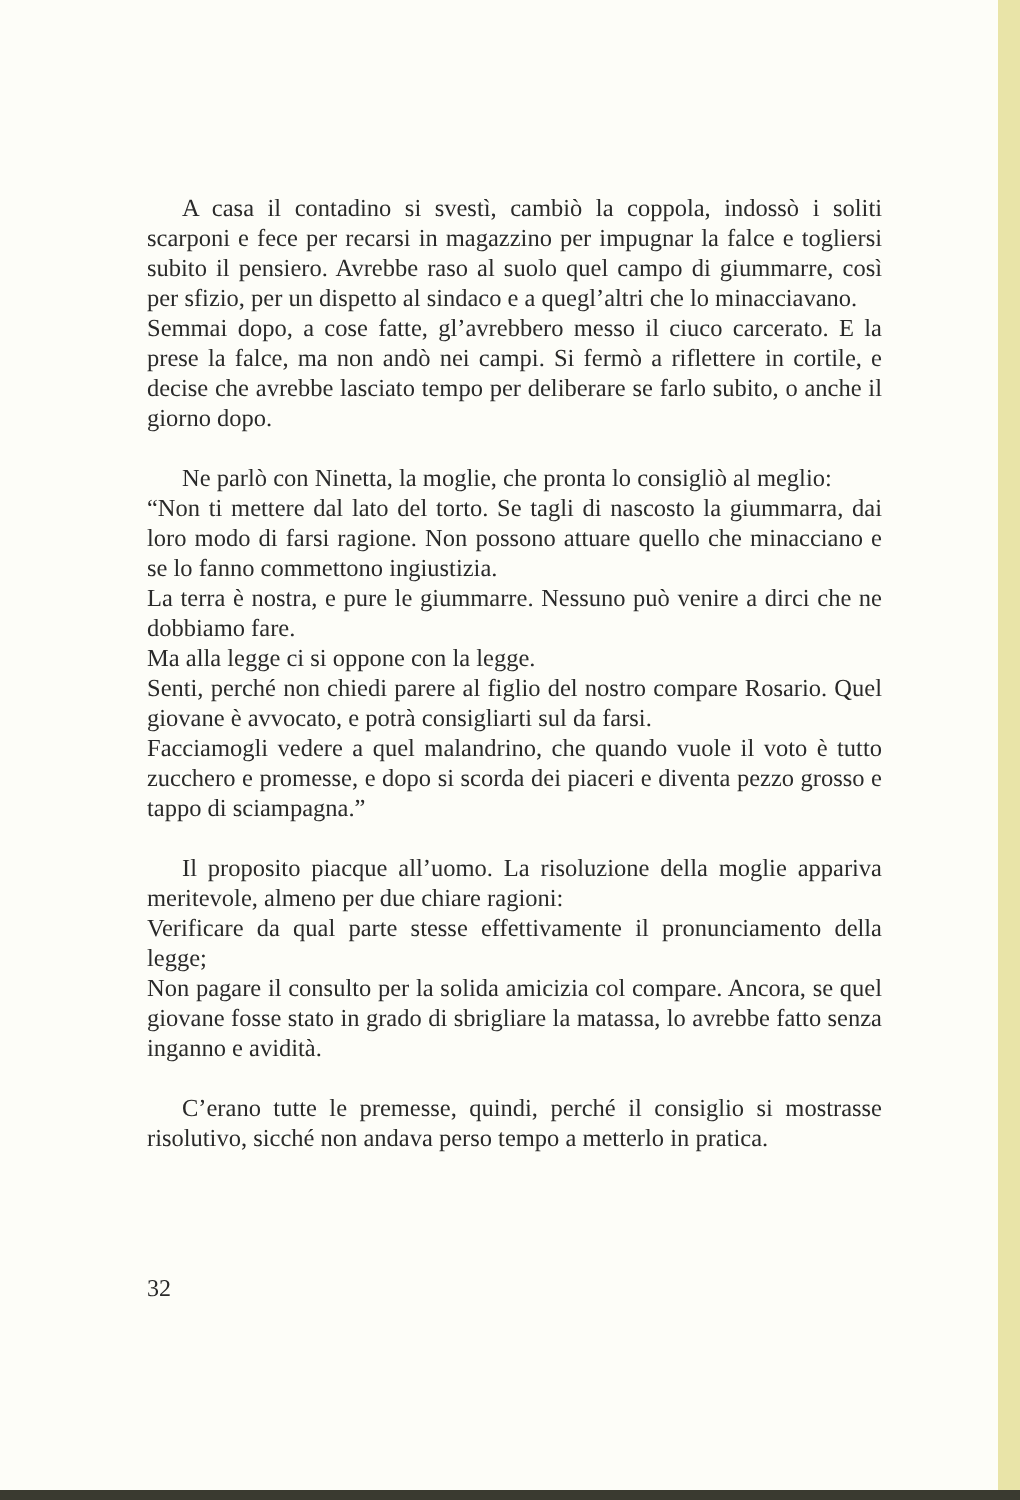A casa il contadino si svestì, cambiò la coppola, indossò i soliti scarponi e fece per recarsi in magazzino per impugnar la falce e togliersi subito il pensiero. Avrebbe raso al suolo quel campo di giummarre, così per sfizio, per un dispetto al sindaco e a quegl’altri che lo minacciavano.
Semmai dopo, a cose fatte, gl’avrebbero messo il ciuco carcerato. E la prese la falce, ma non andò nei campi. Si fermò a riflettere in cortile, e decise che avrebbe lasciato tempo per deliberare se farlo subito, o anche il giorno dopo.
Ne parlò con Ninetta, la moglie, che pronta lo consigliò al meglio:
“Non ti mettere dal lato del torto. Se tagli di nascosto la giummarra, dai loro modo di farsi ragione. Non possono attuare quello che minacciano e se lo fanno commettono ingiustizia.
La terra è nostra, e pure le giummarre. Nessuno può venire a dirci che ne dobbiamo fare.
Ma alla legge ci si oppone con la legge.
Senti, perché non chiedi parere al figlio del nostro compare Rosario. Quel giovane è avvocato, e potrà consigliarti sul da farsi.
Facciamogli vedere a quel malandrino, che quando vuole il voto è tutto zucchero e promesse, e dopo si scorda dei piaceri e diventa pezzo grosso e tappo di sciampagna.”
Il proposito piacque all’uomo. La risoluzione della moglie appariva meritevole, almeno per due chiare ragioni:
Verificare da qual parte stesse effettivamente il pronunciamento della legge;
Non pagare il consulto per la solida amicizia col compare. Ancora, se quel giovane fosse stato in grado di sbrigliare la matassa, lo avrebbe fatto senza inganno e avidità.
C’erano tutte le premesse, quindi, perché il consiglio si mostrasse risolutivo, sicché non andava perso tempo a metterlo in pratica.
32